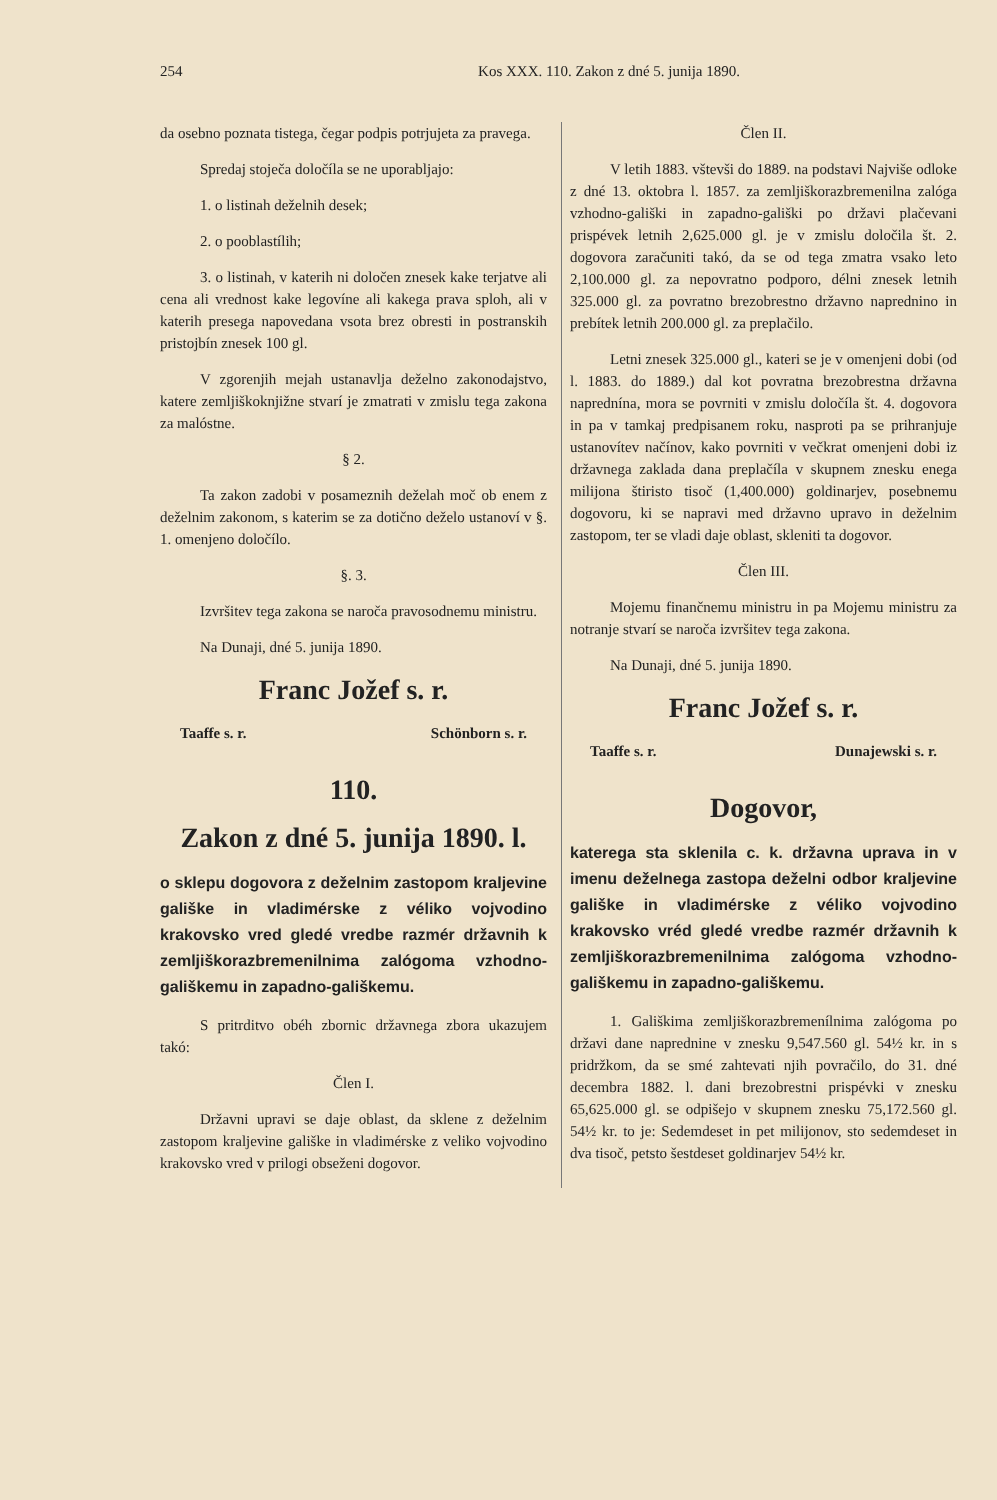254 Kos XXX. 110. Zakon z dné 5. junija 1890.
da osebno poznata tistega, čegar podpis potrjujeta za pravega.
Spredaj stoječa določíla se ne uporabljajo:
1. o listinah deželnih desek;
2. o pooblastílih;
3. o listinah, v katerih ni določen znesek kake terjatve ali cena ali vrednost kake legovíne ali kakega prava sploh, ali v katerih presega napovedana vsota brez obresti in postranskih pristojbín znesek 100 gl.
V zgorenjih mejah ustanavlja deželno zakonodajstvo, katere zemljiškoknjižne stvarí je zmatrati v zmislu tega zakona za malóstne.
§ 2.
Ta zakon zadobi v posameznih deželah moč ob enem z deželnim zakonom, s katerim se za dotično deželo ustanoví v §. 1. omenjeno določílo.
§. 3.
Izvršitev tega zakona se naroča pravosodnemu ministru.
Na Dunaji, dné 5. junija 1890.
Franc Jožef s. r.
Taaffe s. r. Schönborn s. r.
110.
Zakon z dné 5. junija 1890. l.
o sklepu dogovora z deželnim zastopom kraljevine gališke in vladimérske z véliko vojvodino krakovsko vred gledé vredbe razmér državnih k zemljiškorazbremenilnima zalógoma vzhodno-gališkemu in zapadno-gališkemu.
S pritrditvo obéh zbornic državnega zbora ukazujem takó:
Člen I.
Državni upravi se daje oblast, da sklene z deželnim zastopom kraljevine gališke in vladimérske z veliko vojvodino krakovsko vred v prilogi obseženi dogovor.
Člen II.
V letih 1883. vštevši do 1889. na podstavi Najviše odloke z dné 13. oktobra l. 1857. za zemljiškorazbremenilna zalóga vzhodno-gališki in zapadno-gališki po državi plačevani prispévek letnih 2,625.000 gl. je v zmislu določila št. 2. dogovora zaračuniti takó, da se od tega zmatra vsako leto 2,100.000 gl. za nepovratno podporo, délni znesek letnih 325.000 gl. za povratno brezobrestno državno naprednino in prebítek letnih 200.000 gl. za preplačilo.
Letni znesek 325.000 gl., kateri se je v omenjeni dobi (od l. 1883. do 1889.) dal kot povratna brezobrestna državna naprednína, mora se povrniti v zmislu določíla št. 4. dogovora in pa v tamkaj predpisanem roku, nasproti pa se prihranjuje ustanovítev načínov, kako povrniti v večkrat omenjeni dobi iz državnega zaklada dana preplačíla v skupnem znesku enega milijona štiristo tisoč (1,400.000) goldinarjev, posebnemu dogovoru, ki se napravi med državno upravo in deželnim zastopom, ter se vladi daje oblast, skleniti ta dogovor.
Člen III.
Mojemu finančnemu ministru in pa Mojemu ministru za notranje stvarí se naroča izvršitev tega zakona.
Na Dunaji, dné 5. junija 1890.
Franc Jožef s. r.
Taaffe s. r. Dunajewski s. r.
Dogovor,
kateregа sta sklenila c. k. državna uprava in v imenu deželnega zastopa deželni odbor kraljevine gališke in vladimérske z véliko vojvodino krakovsko vréd gledé vredbe razmér državnih k zemljiškorazbremenilnima zalógoma vzhodno-gališkemu in zapadno-gališkemu.
1. Gališkima zemljiškorazbremenílnima zalógoma po državi dane naprednine v znesku 9,547.560 gl. 54½ kr. in s pridržkom, da se smé zahtevati njih povračilo, do 31. dné decembra 1882. l. dani brezobrestni prispévki v znesku 65,625.000 gl. se odpišejo v skupnem znesku 75,172.560 gl. 54½ kr. to je: Sedemdeset in pet milijonov, sto sedemdeset in dva tisoč, petsto šestdeset goldinarjev 54½ kr.